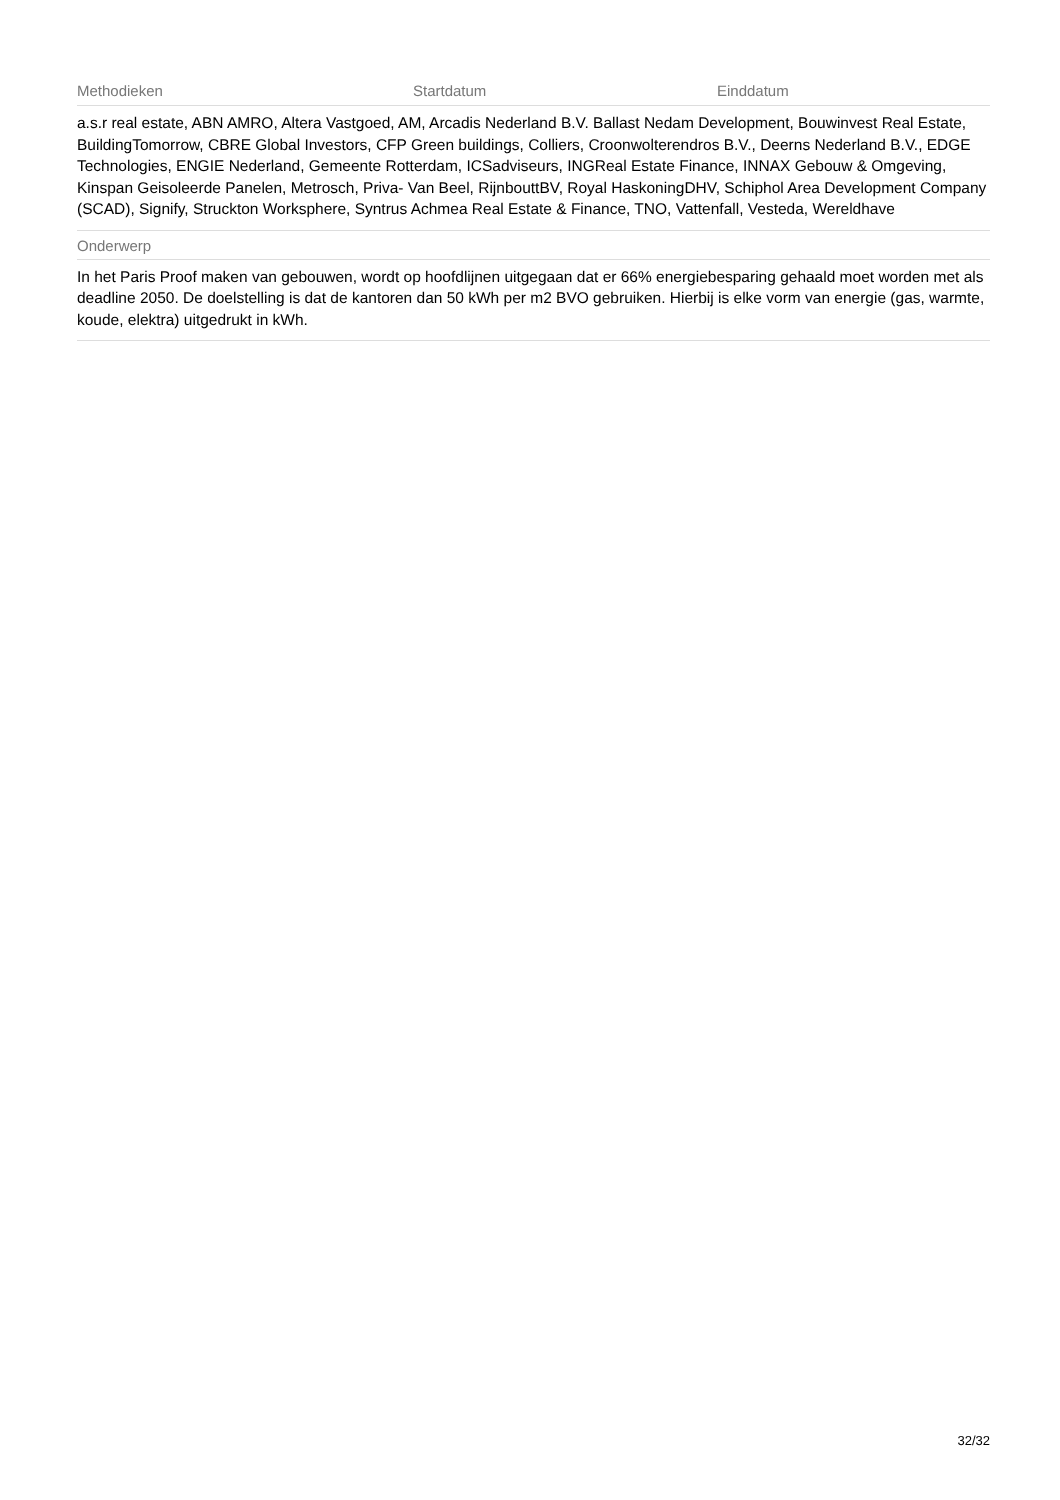Methodieken Startdatum Einddatum
a.s.r real estate, ABN AMRO, Altera Vastgoed, AM, Arcadis Nederland B.V. Ballast Nedam Development, Bouwinvest Real Estate, BuildingTomorrow, CBRE Global Investors, CFP Green buildings, Colliers, Croonwolterendros B.V., Deerns Nederland B.V., EDGE Technologies, ENGIE Nederland, Gemeente Rotterdam, ICSadviseurs, INGReal Estate Finance, INNAX Gebouw & Omgeving, Kinspan Geisoleerde Panelen, Metrosch, Priva- Van Beel, RijnbouttBV, Royal HaskoningDHV, Schiphol Area Development Company (SCAD), Signify, Struckton Worksphere, Syntrus Achmea Real Estate & Finance, TNO, Vattenfall, Vesteda, Wereldhave
Onderwerp
In het Paris Proof maken van gebouwen, wordt op hoofdlijnen uitgegaan dat er 66% energiebesparing gehaald moet worden met als deadline 2050. De doelstelling is dat de kantoren dan 50 kWh per m2 BVO gebruiken. Hierbij is elke vorm van energie (gas, warmte, koude, elektra) uitgedrukt in kWh.
32/32